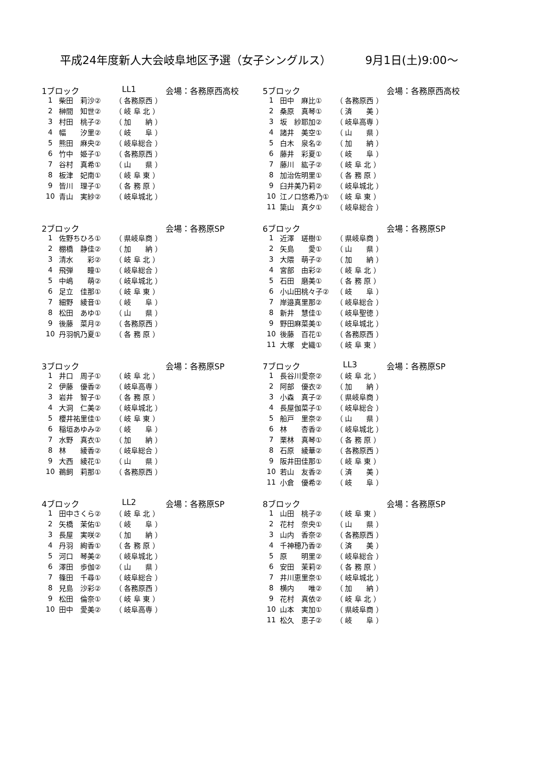平成24年度新人大会岐阜地区予選（女子シングルス） 9月1日(土)9:00～
1ブロック LL1 会場：各務原西高校
| 1 | 柴田 莉沙② | （ 各務原西 ） |
| 2 | 榊間 知世② | （ 岐 阜 北 ） |
| 3 | 村田 桃子② | （ 加 納 ） |
| 4 | 幅 汐里② | （ 岐 阜 ） |
| 5 | 熊田 麻央② | （ 岐阜総合 ） |
| 6 | 竹中 姫子① | （ 各務原西 ） |
| 7 | 谷村 真希① | （ 山 県 ） |
| 8 | 板津 妃南① | （ 岐 阜 東 ） |
| 9 | 皆川 理子① | （ 各 務 原 ） |
| 10 | 青山 実紗② | （ 岐阜城北 ） |
5ブロック 会場：各務原西高校
| 1 | 田中 麻比① | （ 各務原西 ） |
| 2 | 桑原 真琴① | （ 済 美 ） |
| 3 | 坂 紗耶加② | （ 岐阜高専 ） |
| 4 | 諸井 美空① | （ 山 県 ） |
| 5 | 白木 泉名② | （ 加 納 ） |
| 6 | 藤井 彩夏① | （ 岐 阜 ） |
| 7 | 藤川 紘子② | （ 岐 阜 北 ） |
| 8 | 加治佐明里① | （ 各 務 原 ） |
| 9 | 臼井美乃莉② | （ 岐阜城北 ） |
| 10 | 江ノ口悠希乃① | （ 岐 阜 東 ） |
| 11 | 簗山 真夕① | （ 岐阜総合 ） |
2ブロック 会場：各務原SP
| 1 | 佐野ちひろ① | （ 県岐阜商 ） |
| 2 | 棚橋 静佳② | （ 加 納 ） |
| 3 | 清水 彩② | （ 岐 阜 北 ） |
| 4 | 飛弾 瞳① | （ 岐阜総合 ） |
| 5 | 中嶋 萌② | （ 岐阜城北 ） |
| 6 | 足立 佳那① | （ 岐 阜 東 ） |
| 7 | 細野 綾音① | （ 岐 阜 ） |
| 8 | 松田 あゆ① | （ 山 県 ） |
| 9 | 後藤 菜月② | （ 各務原西 ） |
| 10 | 丹羽帆乃夏① | （ 各 務 原 ） |
6ブロック 会場：各務原SP
| 1 | 近澤 瑳樹① | （ 県岐阜商 ） |
| 2 | 矢島 愛① | （ 山 県 ） |
| 3 | 大隈 萌子② | （ 加 納 ） |
| 4 | 宮部 由彩② | （ 岐 阜 北 ） |
| 5 | 石田 磨美① | （ 各 務 原 ） |
| 6 | 小山田桃々子② | （ 岐 阜 ） |
| 7 | 岸邉真里那② | （ 岐阜総合 ） |
| 8 | 新井 慧佳① | （ 岐阜聖徳 ） |
| 9 | 野田麻菜美① | （ 岐阜城北 ） |
| 10 | 後藤 百花① | （ 各務原西 ） |
| 11 | 大塚 史織① | （ 岐 阜 東 ） |
3ブロック 会場：各務原SP
| 1 | 井口 周子① | （ 岐 阜 北 ） |
| 2 | 伊藤 優香② | （ 岐阜高専 ） |
| 3 | 岩井 智子① | （ 各 務 原 ） |
| 4 | 大洞 仁美② | （ 岐阜城北 ） |
| 5 | 櫻井祐里佳① | （ 岐 阜 東 ） |
| 6 | 稲垣あゆみ② | （ 岐 阜 ） |
| 7 | 水野 真衣① | （ 加 納 ） |
| 8 | 林 綾香② | （ 岐阜総合 ） |
| 9 | 大西 綾花① | （ 山 県 ） |
| 10 | 鵜飼 莉那① | （ 各務原西 ） |
7ブロック LL3 会場：各務原SP
| 1 | 長谷川愛奈② | （ 岐 阜 北 ） |
| 2 | 阿部 優衣② | （ 加 納 ） |
| 3 | 小森 真子② | （ 県岐阜商 ） |
| 4 | 長屋伽菜子① | （ 岐阜総合 ） |
| 5 | 船戸 里奈② | （ 山 県 ） |
| 6 | 林 杏香② | （ 岐阜城北 ） |
| 7 | 栗林 真琴① | （ 各 務 原 ） |
| 8 | 石原 綾華② | （ 各務原西 ） |
| 9 | 阪井田佳那① | （ 岐 阜 東 ） |
| 10 | 若山 友香② | （ 済 美 ） |
| 11 | 小倉 優希② | （ 岐 阜 ） |
4ブロック LL2 会場：各務原SP
| 1 | 田中さくら② | （ 岐 阜 北 ） |
| 2 | 矢橋 茉佑① | （ 岐 阜 ） |
| 3 | 長屋 実咲② | （ 加 納 ） |
| 4 | 丹羽 絢香① | （ 各 務 原 ） |
| 5 | 河口 琴美② | （ 岐阜城北 ） |
| 6 | 澤田 歩伽② | （ 山 県 ） |
| 7 | 篠田 千尋① | （ 岐阜総合 ） |
| 8 | 兒島 沙彩② | （ 各務原西 ） |
| 9 | 松田 倫奈① | （ 岐 阜 東 ） |
| 10 | 田中 愛美② | （ 岐阜高専 ） |
8ブロック 会場：各務原SP
| 1 | 山田 桃子② | （ 岐 阜 東 ） |
| 2 | 花村 奈央① | （ 山 県 ） |
| 3 | 山内 香奈② | （ 各務原西 ） |
| 4 | 千神穂乃香② | （ 済 美 ） |
| 5 | 原 明里② | （ 岐阜総合 ） |
| 6 | 安田 茉莉② | （ 各 務 原 ） |
| 7 | 井川恵里奈① | （ 岐阜城北 ） |
| 8 | 横内 唯② | （ 加 納 ） |
| 9 | 花村 真依② | （ 岐 阜 北 ） |
| 10 | 山本 実加① | （ 県岐阜商 ） |
| 11 | 松久 恵子② | （ 岐 阜 ） |